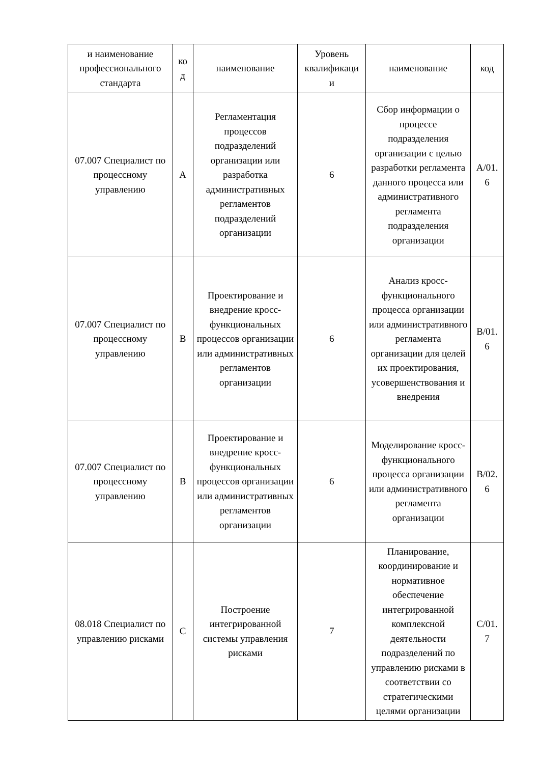| и наименование профессионального стандарта | ко д | наименование | Уровень квалификаци и | наименование | код |
| --- | --- | --- | --- | --- | --- |
| 07.007 Специалист по процессному управлению | A | Регламентация процессов подразделений организации или разработка административных регламентов подразделений организации | 6 | Сбор информации о процессе подразделения организации с целью разработки регламента данного процесса или административного регламента подразделения организации | A/01. 6 |
| 07.007 Специалист по процессному управлению | B | Проектирование и внедрение кросс-функциональных процессов организации или административных регламентов организации | 6 | Анализ кросс-функционального процесса организации или административного регламента организации для целей их проектирования, усовершенствования и внедрения | B/01. 6 |
| 07.007 Специалист по процессному управлению | B | Проектирование и внедрение кросс-функциональных процессов организации или административных регламентов организации | 6 | Моделирование кросс-функционального процесса организации или административного регламента организации | B/02. 6 |
| 08.018 Специалист по управлению рисками | C | Построение интегрированной системы управления рисками | 7 | Планирование, координирование и нормативное обеспечение интегрированной комплексной деятельности подразделений по управлению рисками в соответствии со стратегическими целями организации | C/01. 7 |